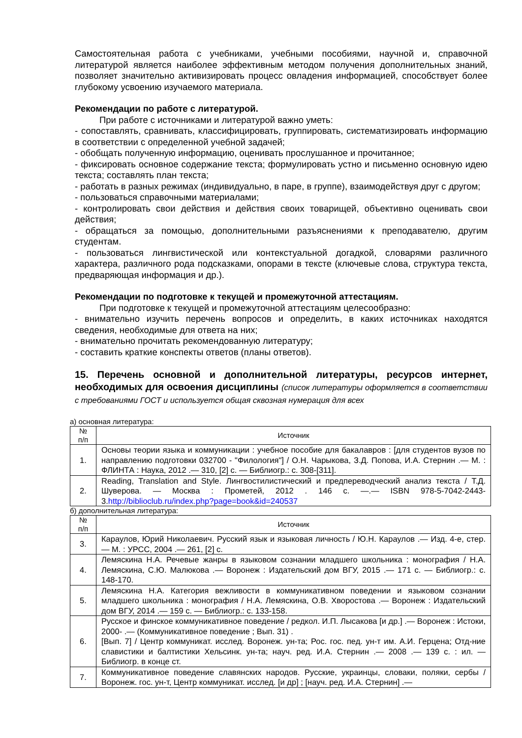Самостоятельная работа с учебниками, учебными пособиями, научной и, справочной литературой является наиболее эффективным методом получения дополнительных знаний, позволяет значительно активизировать процесс овладения информацией, способствует более глубокому усвоению изучаемого материала.
Рекомендации по работе с литературой.
При работе с источниками и литературой важно уметь:
- сопоставлять, сравнивать, классифицировать, группировать, систематизировать информацию в соответствии с определенной учебной задачей;
- обобщать полученную информацию, оценивать прослушанное и прочитанное;
- фиксировать основное содержание текста; формулировать устно и письменно основную идею текста; составлять план текста;
- работать в разных режимах (индивидуально, в паре, в группе), взаимодействуя друг с другом;
- пользоваться справочными материалами;
- контролировать свои действия и действия своих товарищей, объективно оценивать свои действия;
- обращаться за помощью, дополнительными разъяснениями к преподавателю, другим студентам.
- пользоваться лингвистической или контекстуальной догадкой, словарями различного характера, различного рода подсказками, опорами в тексте (ключевые слова, структура текста, предваряющая информация и др.).
Рекомендации по подготовке к текущей и промежуточной аттестациям.
При подготовке к текущей и промежуточной аттестациям целесообразно:
- внимательно изучить перечень вопросов и определить, в каких источниках находятся сведения, необходимые для ответа на них;
- внимательно прочитать рекомендованную литературу;
- составить краткие конспекты ответов (планы ответов).
15. Перечень основной и дополнительной литературы, ресурсов интернет, необходимых для освоения дисциплины (список литературы оформляется в соответствии с требованиями ГОСТ и используется общая сквозная нумерация для всех
а) основная литература:
| № п/п | Источник |
| --- | --- |
| 1. | Основы теории языка и коммуникации : учебное пособие для бакалавров : [для студентов вузов по направлению подготовки 032700 - "Филология"] / О.Н. Чарыкова, З.Д. Попова, И.А. Стернин .— М. : ФЛИНТА : Наука, 2012 .— 310, [2] с. — Библиогр.: с. 308-[311]. |
| 2. | Reading, Translation and Style. Лингвостилистический и предпереводческий анализ текста / Т.Д. Шуверова. — Москва : Прометей, 2012 . 146 с. —.— ISBN 978-5-7042-2443-3. http://biblioclub.ru/index.php?page=book&id=240537 |
б) дополнительная литература:
| № п/п | Источник |
| --- | --- |
| 3. | Караулов, Юрий Николаевич. Русский язык и языковая личность / Ю.Н. Караулов .— Изд. 4-е, стер. — М. : УРСС, 2004 .— 261, [2] с. |
| 4. | Лемяскина Н.А. Речевые жанры в языковом сознании младшего школьника : монография / Н.А. Лемяскина, С.Ю. Малюкова .— Воронеж : Издательский дом ВГУ, 2015 .— 171 с. — Библиогр.: с. 148-170. |
| 5. | Лемяскина Н.А. Категория вежливости в коммуникативном поведении и языковом сознании младшего школьника : монография / Н.А. Лемяскина, О.В. Хворостова .— Воронеж : Издательский дом ВГУ, 2014 .— 159 с. — Библиогр.: с. 133-158. |
| 6. | Русское и финское коммуникативное поведение / редкол. И.П. Лысакова [и др.] .— Воронеж : Истоки, 2000- .— (Коммуникативное поведение ; Вып. 31) . [Вып. 7] / Центр коммуникат. исслед. Воронеж. ун-та; Рос. гос. пед. ун-т им. А.И. Герцена; Отд-ние славистики и балтистики Хельсинк. ун-та; науч. ред. И.А. Стернин .— 2008 .— 139 с. : ил. — Библиогр. в конце ст. |
| 7. | Коммуникативное поведение славянских народов. Русские, украинцы, словаки, поляки, сербы / Воронеж. гос. ун-т, Центр коммуникат. исслед. [и др] ; [науч. ред. И.А. Стернин] .— |